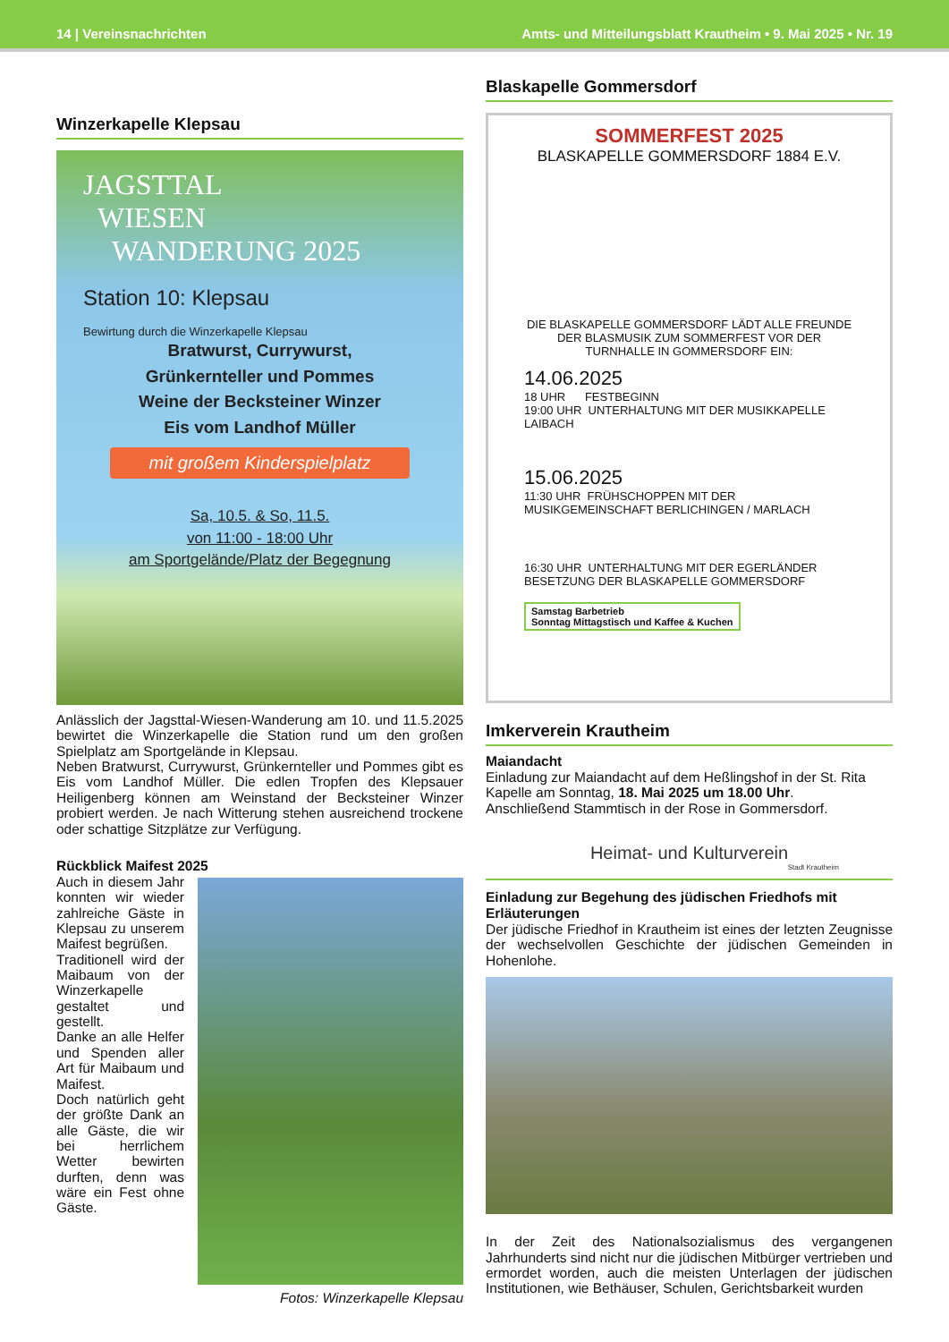14 | Vereinsnachrichten Amts- und Mitteilungsblatt Krautheim • 9. Mai 2025 • Nr. 19
Winzerkapelle Klepsau
JAGSTTAL
WIESEN
WANDERUNG 2025
Station 10: Klepsau
Bewirtung durch die Winzerkapelle Klepsau
Bratwurst, Currywurst,
Grünkernteller und Pommes
Weine der Becksteiner Winzer
Eis vom Landhof Müller
mit großem Kinderspielplatz
Sa, 10.5. & So, 11.5.
von 11:00 - 18:00 Uhr
am Sportgelände/Platz der Begegnung
Anlässlich der Jagsttal-Wiesen-Wanderung am 10. und 11.5.2025 bewirtet die Winzerkapelle die Station rund um den großen Spielplatz am Sportgelände in Klepsau.
Neben Bratwurst, Currywurst, Grünkernteller und Pommes gibt es Eis vom Landhof Müller. Die edlen Tropfen des Klepsauer Heiligenberg können am Weinstand der Becksteiner Winzer probiert werden. Je nach Witterung stehen ausreichend trockene oder schattige Sitzplätze zur Verfügung.
Rückblick Maifest 2025
Auch in diesem Jahr konnten wir wieder zahlreiche Gäste in Klepsau zu unserem Maifest begrüßen.
Traditionell wird der Maibaum von der Winzerkapelle gestaltet und gestellt.
Danke an alle Helfer und Spenden aller Art für Maibaum und Maifest.
Doch natürlich geht der größte Dank an alle Gäste, die wir bei herrlichem Wetter bewirten durften, denn was wäre ein Fest ohne Gäste.
Fotos: Winzerkapelle Klepsau
Blaskapelle Gommersdorf
SOMMERFEST 2025
BLASKAPELLE GOMMERSDORF 1884 E.V.
DIE BLASKAPELLE GOMMERSDORF LÄDT ALLE FREUNDE DER BLASMUSIK ZUM SOMMERFEST VOR DER TURNHALLE IN GOMMERSDORF EIN:
14.06.2025
18 UHR FESTBEGINN
19:00 UHR UNTERHALTUNG MIT DER MUSIKKAPELLE LAIBACH
15.06.2025
11:30 UHR FRÜHSCHOPPEN MIT DER MUSIKGEMEINSCHAFT BERLICHINGEN / MARLACH
16:30 UHR UNTERHALTUNG MIT DER EGERLÄNDER BESETZUNG DER BLASKAPELLE GOMMERSDORF
Samstag Barbetrieb
Sonntag Mittagstisch und Kaffee & Kuchen
Imkerverein Krautheim
Maiandacht
Einladung zur Maiandacht auf dem Heßlingshof in der St. Rita Kapelle am Sonntag, 18. Mai 2025 um 18.00 Uhr.
Anschließend Stammtisch in der Rose in Gommersdorf.
Heimat- und Kulturverein
Stadt Krautheim
Einladung zur Begehung des jüdischen Friedhofs mit Erläuterungen
Der jüdische Friedhof in Krautheim ist eines der letzten Zeugnisse der wechselvollen Geschichte der jüdischen Gemeinden in Hohenlohe.
In der Zeit des Nationalsozialismus des vergangenen Jahrhunderts sind nicht nur die jüdischen Mitbürger vertrieben und ermordet worden, auch die meisten Unterlagen der jüdischen Institutionen, wie Bethäuser, Schulen, Gerichtsbarkeit wurden